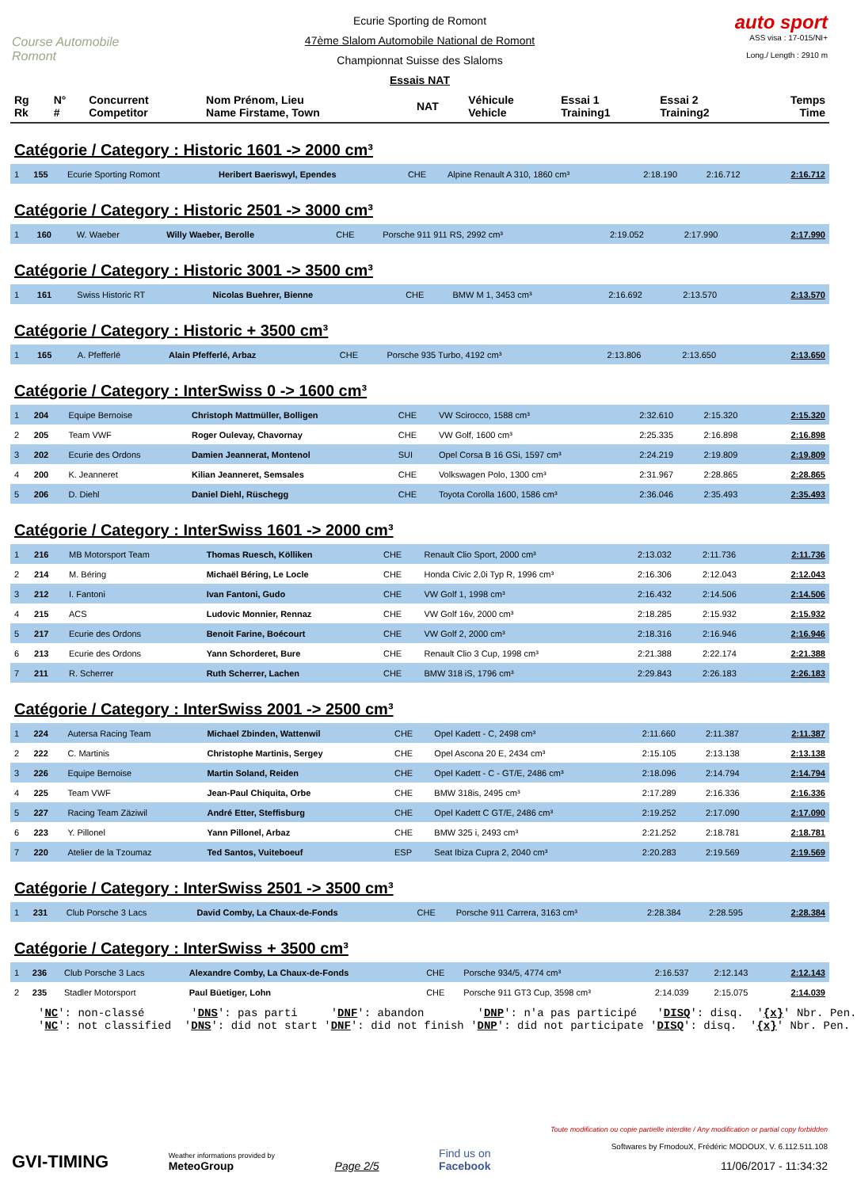Course Automobile Romont
Ecurie Sporting de Romont
47ème Slalom Automobile National de Romont
Championnat Suisse des Slaloms
Essais NAT
auto sport
ASS visa : 17-015/NI+
Long./ Length : 2910 m
| Rg Rk | N° # | Concurrent Competitor | Nom Prénom, Lieu Name Firstame, Town | NAT | Véhicule Vehicle | Essai 1 Training1 | Essai 2 Training2 | Temps Time |
| --- | --- | --- | --- | --- | --- | --- | --- | --- |
Catégorie / Category : Historic 1601 -> 2000 cm³
| 1 | 155 | Ecurie Sporting Romont | Heribert Baeriswyl, Ependes | CHE | Alpine Renault A 310, 1860 cm³ | 2:18.190 | 2:16.712 | 2:16.712 |
Catégorie / Category : Historic 2501 -> 3000 cm³
| 1 | 160 | W. Waeber | Willy Waeber, Berolle | CHE | Porsche 911 911 RS, 2992 cm³ | 2:19.052 | 2:17.990 | 2:17.990 |
Catégorie / Category : Historic 3001 -> 3500 cm³
| 1 | 161 | Swiss Historic RT | Nicolas Buehrer, Bienne | CHE | BMW M 1, 3453 cm³ | 2:16.692 | 2:13.570 | 2:13.570 |
Catégorie / Category : Historic + 3500 cm³
| 1 | 165 | A. Pfefferlé | Alain Pfefferlé, Arbaz | CHE | Porsche 935 Turbo, 4192 cm³ | 2:13.806 | 2:13.650 | 2:13.650 |
Catégorie / Category : InterSwiss 0 -> 1600 cm³
| 1 | 204 | Equipe Bernoise | Christoph Mattmüller, Bolligen | CHE | VW Scirocco, 1588 cm³ | 2:32.610 | 2:15.320 | 2:15.320 |
| 2 | 205 | Team VWF | Roger Oulevay, Chavornay | CHE | VW Golf, 1600 cm³ | 2:25.335 | 2:16.898 | 2:16.898 |
| 3 | 202 | Ecurie des Ordons | Damien Jeannerat, Montenol | SUI | Opel Corsa B 16 GSi, 1597 cm³ | 2:24.219 | 2:19.809 | 2:19.809 |
| 4 | 200 | K. Jeanneret | Kilian Jeanneret, Semsales | CHE | Volkswagen Polo, 1300 cm³ | 2:31.967 | 2:28.865 | 2:28.865 |
| 5 | 206 | D. Diehl | Daniel Diehl, Rüschegg | CHE | Toyota Corolla 1600, 1586 cm³ | 2:36.046 | 2:35.493 | 2:35.493 |
Catégorie / Category : InterSwiss 1601 -> 2000 cm³
| 1 | 216 | MB Motorsport Team | Thomas Ruesch, Kölliken | CHE | Renault Clio Sport, 2000 cm³ | 2:13.032 | 2:11.736 | 2:11.736 |
| 2 | 214 | M. Béring | Michaël Béring, Le Locle | CHE | Honda Civic 2.0i Typ R, 1996 cm³ | 2:16.306 | 2:12.043 | 2:12.043 |
| 3 | 212 | I. Fantoni | Ivan Fantoni, Gudo | CHE | VW Golf 1, 1998 cm³ | 2:16.432 | 2:14.506 | 2:14.506 |
| 4 | 215 | ACS | Ludovic Monnier, Rennaz | CHE | VW Golf 16v, 2000 cm³ | 2:18.285 | 2:15.932 | 2:15.932 |
| 5 | 217 | Ecurie des Ordons | Benoit Farine, Boécourt | CHE | VW Golf 2, 2000 cm³ | 2:18.316 | 2:16.946 | 2:16.946 |
| 6 | 213 | Ecurie des Ordons | Yann Schorderet, Bure | CHE | Renault Clio 3 Cup, 1998 cm³ | 2:21.388 | 2:22.174 | 2:21.388 |
| 7 | 211 | R. Scherrer | Ruth Scherrer, Lachen | CHE | BMW 318 iS, 1796 cm³ | 2:29.843 | 2:26.183 | 2:26.183 |
Catégorie / Category : InterSwiss 2001 -> 2500 cm³
| 1 | 224 | Autersa Racing Team | Michael Zbinden, Wattenwil | CHE | Opel Kadett - C, 2498 cm³ | 2:11.660 | 2:11.387 | 2:11.387 |
| 2 | 222 | C. Martinis | Christophe Martinis, Sergey | CHE | Opel Ascona 20 E, 2434 cm³ | 2:15.105 | 2:13.138 | 2:13.138 |
| 3 | 226 | Equipe Bernoise | Martin Soland, Reiden | CHE | Opel Kadett - C - GT/E, 2486 cm³ | 2:18.096 | 2:14.794 | 2:14.794 |
| 4 | 225 | Team VWF | Jean-Paul Chiquita, Orbe | CHE | BMW 318is, 2495 cm³ | 2:17.289 | 2:16.336 | 2:16.336 |
| 5 | 227 | Racing Team Zäziwil | André Etter, Steffisburg | CHE | Opel Kadett C GT/E, 2486 cm³ | 2:19.252 | 2:17.090 | 2:17.090 |
| 6 | 223 | Y. Pillonel | Yann Pillonel, Arbaz | CHE | BMW 325 i, 2493 cm³ | 2:21.252 | 2:18.781 | 2:18.781 |
| 7 | 220 | Atelier de la Tzoumaz | Ted Santos, Vuiteboeuf | ESP | Seat Ibiza Cupra 2, 2040 cm³ | 2:20.283 | 2:19.569 | 2:19.569 |
Catégorie / Category : InterSwiss 2501 -> 3500 cm³
| 1 | 231 | Club Porsche 3 Lacs | David Comby, La Chaux-de-Fonds | CHE | Porsche 911 Carrera, 3163 cm³ | 2:28.384 | 2:28.595 | 2:28.384 |
Catégorie / Category : InterSwiss + 3500 cm³
| 1 | 236 | Club Porsche 3 Lacs | Alexandre Comby, La Chaux-de-Fonds | CHE | Porsche 934/5, 4774 cm³ | 2:16.537 | 2:12.143 | 2:12.143 |
| 2 | 235 | Stadler Motorsport | Paul Büetiger, Lohn | CHE | Porsche 911 GT3 Cup, 3598 cm³ | 2:14.039 | 2:15.075 | 2:14.039 |
'NC': non-classé 'DNS': pas parti 'DNF': abandon 'DNP': n'a pas participé 'DISQ': disq. '{x}' Nbr. Pen. 'NC': not classified 'DNS': did not start 'DNF': did not finish 'DNP': did not participate 'DISQ': disq. '{x}' Nbr. Pen.
GVI-TIMING
Weather informations provided by
MeteoGroup
Page 2/5
Find us on
Facebook
Toute modification ou copie partielle interdite / Any modification or partial copy forbidden
Softwares by FmodouX, Frédéric MODOUX, V. 6.112.511.108
11/06/2017 - 11:34:32